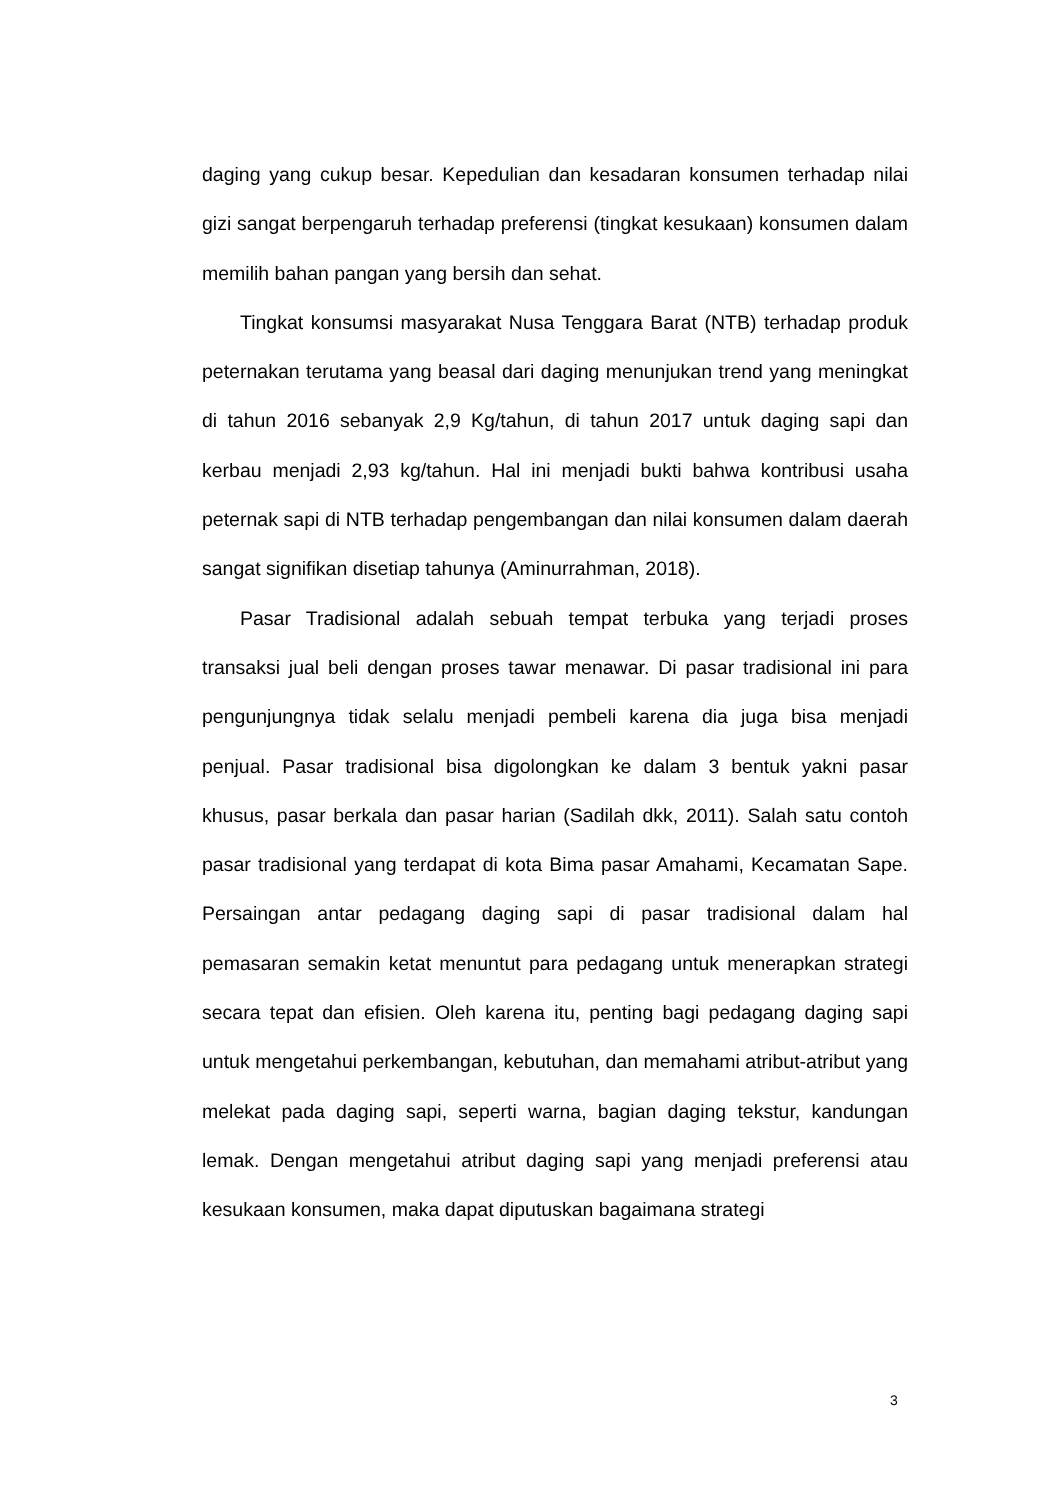daging yang cukup besar. Kepedulian dan kesadaran konsumen terhadap nilai gizi sangat berpengaruh terhadap preferensi (tingkat kesukaan) konsumen dalam memilih bahan pangan yang bersih dan sehat.
Tingkat konsumsi masyarakat Nusa Tenggara Barat (NTB) terhadap produk peternakan terutama yang beasal dari daging menunjukan trend yang meningkat di tahun 2016 sebanyak 2,9 Kg/tahun, di tahun 2017 untuk daging sapi dan kerbau menjadi 2,93 kg/tahun. Hal ini menjadi bukti bahwa kontribusi usaha peternak sapi di NTB terhadap pengembangan dan nilai konsumen dalam daerah sangat signifikan disetiap tahunya (Aminurrahman, 2018).
Pasar Tradisional adalah sebuah tempat terbuka yang terjadi proses transaksi jual beli dengan proses tawar menawar. Di pasar tradisional ini para pengunjungnya tidak selalu menjadi pembeli karena dia juga bisa menjadi penjual. Pasar tradisional bisa digolongkan ke dalam 3 bentuk yakni pasar khusus, pasar berkala dan pasar harian (Sadilah dkk, 2011). Salah satu contoh pasar tradisional yang terdapat di kota Bima pasar Amahami, Kecamatan Sape. Persaingan antar pedagang daging sapi di pasar tradisional dalam hal pemasaran semakin ketat menuntut para pedagang untuk menerapkan strategi secara tepat dan efisien. Oleh karena itu, penting bagi pedagang daging sapi untuk mengetahui perkembangan, kebutuhan, dan memahami atribut-atribut yang melekat pada daging sapi, seperti warna, bagian daging tekstur, kandungan lemak. Dengan mengetahui atribut daging sapi yang menjadi preferensi atau kesukaan konsumen, maka dapat diputuskan bagaimana strategi
3